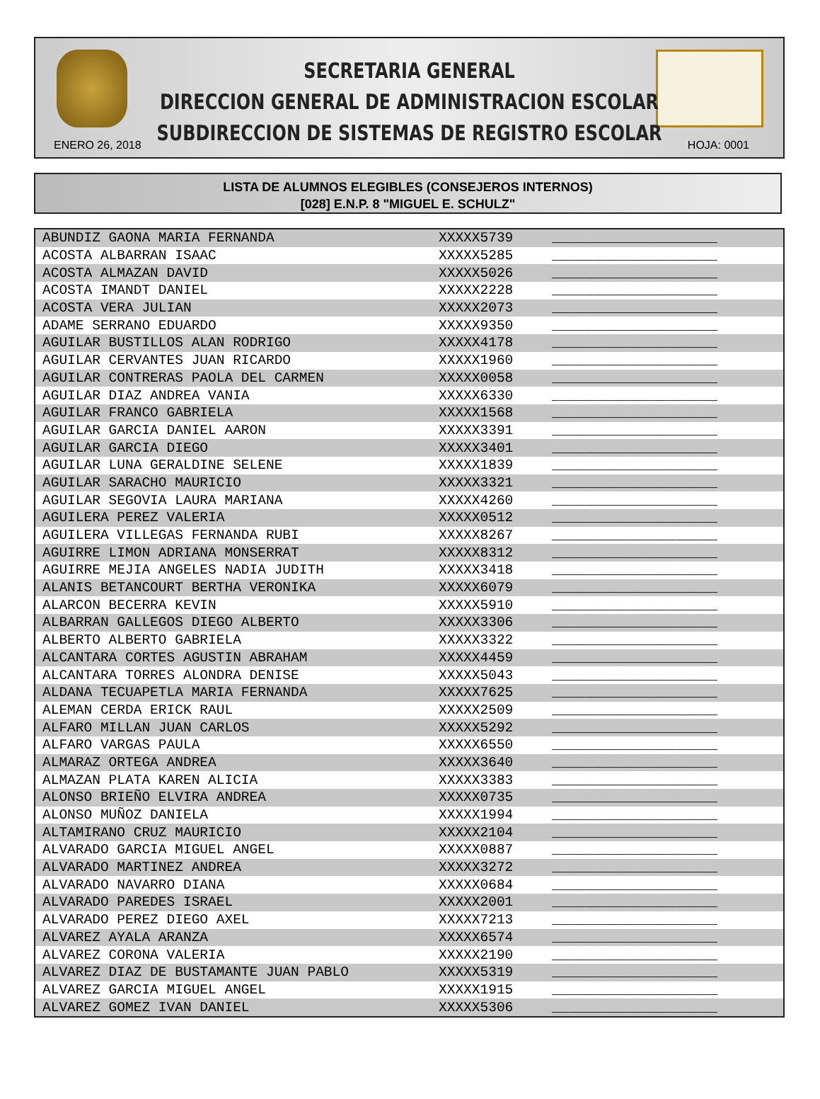SECRETARIA GENERAL
DIRECCION GENERAL DE ADMINISTRACION ESCOLAR
SUBDIRECCION DE SISTEMAS DE REGISTRO ESCOLAR
ENERO 26, 2018 HOJA: 0001
LISTA DE ALUMNOS ELEGIBLES (CONSEJEROS INTERNOS)
[028] E.N.P. 8 "MIGUEL E. SCHULZ"
| ABUNDIZ GAONA MARIA FERNANDA | XXXXX5739 | ____________________ |
| ACOSTA ALBARRAN ISAAC | XXXXX5285 | ____________________ |
| ACOSTA ALMAZAN DAVID | XXXXX5026 | ____________________ |
| ACOSTA IMANDT DANIEL | XXXXX2228 | ____________________ |
| ACOSTA VERA JULIAN | XXXXX2073 | ____________________ |
| ADAME SERRANO EDUARDO | XXXXX9350 | ____________________ |
| AGUILAR BUSTILLOS ALAN RODRIGO | XXXXX4178 | ____________________ |
| AGUILAR CERVANTES JUAN RICARDO | XXXXX1960 | ____________________ |
| AGUILAR CONTRERAS PAOLA DEL CARMEN | XXXXX0058 | ____________________ |
| AGUILAR DIAZ ANDREA VANIA | XXXXX6330 | ____________________ |
| AGUILAR FRANCO GABRIELA | XXXXX1568 | ____________________ |
| AGUILAR GARCIA DANIEL AARON | XXXXX3391 | ____________________ |
| AGUILAR GARCIA DIEGO | XXXXX3401 | ____________________ |
| AGUILAR LUNA GERALDINE SELENE | XXXXX1839 | ____________________ |
| AGUILAR SARACHO MAURICIO | XXXXX3321 | ____________________ |
| AGUILAR SEGOVIA LAURA MARIANA | XXXXX4260 | ____________________ |
| AGUILERA PEREZ VALERIA | XXXXX0512 | ____________________ |
| AGUILERA VILLEGAS FERNANDA RUBI | XXXXX8267 | ____________________ |
| AGUIRRE LIMON ADRIANA MONSERRAT | XXXXX8312 | ____________________ |
| AGUIRRE MEJIA ANGELES NADIA JUDITH | XXXXX3418 | ____________________ |
| ALANIS BETANCOURT BERTHA VERONIKA | XXXXX6079 | ____________________ |
| ALARCON BECERRA KEVIN | XXXXX5910 | ____________________ |
| ALBARRAN GALLEGOS DIEGO ALBERTO | XXXXX3306 | ____________________ |
| ALBERTO ALBERTO GABRIELA | XXXXX3322 | ____________________ |
| ALCANTARA CORTES AGUSTIN ABRAHAM | XXXXX4459 | ____________________ |
| ALCANTARA TORRES ALONDRA DENISE | XXXXX5043 | ____________________ |
| ALDANA TECUAPETLA MARIA FERNANDA | XXXXX7625 | ____________________ |
| ALEMAN CERDA ERICK RAUL | XXXXX2509 | ____________________ |
| ALFARO MILLAN JUAN CARLOS | XXXXX5292 | ____________________ |
| ALFARO VARGAS PAULA | XXXXX6550 | ____________________ |
| ALMARAZ ORTEGA ANDREA | XXXXX3640 | ____________________ |
| ALMAZAN PLATA KAREN ALICIA | XXXXX3383 | ____________________ |
| ALONSO BRIEÑO ELVIRA ANDREA | XXXXX0735 | ____________________ |
| ALONSO MUÑOZ DANIELA | XXXXX1994 | ____________________ |
| ALTAMIRANO CRUZ MAURICIO | XXXXX2104 | ____________________ |
| ALVARADO GARCIA MIGUEL ANGEL | XXXXX0887 | ____________________ |
| ALVARADO MARTINEZ ANDREA | XXXXX3272 | ____________________ |
| ALVARADO NAVARRO DIANA | XXXXX0684 | ____________________ |
| ALVARADO PAREDES ISRAEL | XXXXX2001 | ____________________ |
| ALVARADO PEREZ DIEGO AXEL | XXXXX7213 | ____________________ |
| ALVAREZ AYALA ARANZA | XXXXX6574 | ____________________ |
| ALVAREZ CORONA VALERIA | XXXXX2190 | ____________________ |
| ALVAREZ DIAZ DE BUSTAMANTE JUAN PABLO | XXXXX5319 | ____________________ |
| ALVAREZ GARCIA MIGUEL ANGEL | XXXXX1915 | ____________________ |
| ALVAREZ GOMEZ IVAN DANIEL | XXXXX5306 | ____________________ |